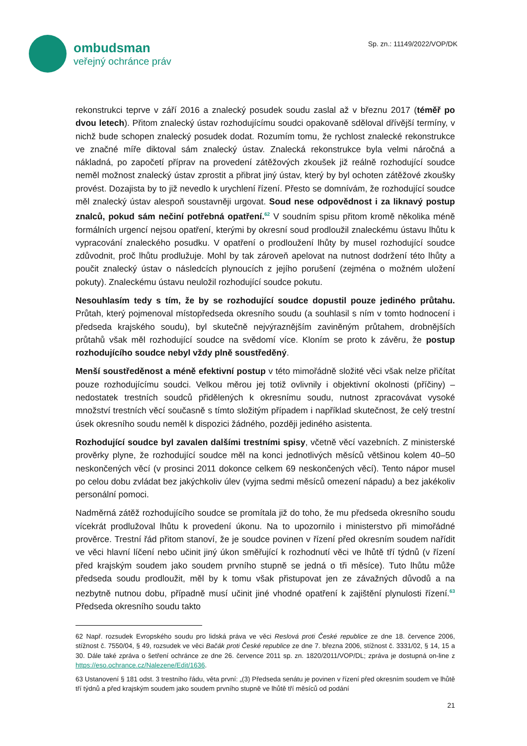ombudsman
veřejný ochránce práv
Sp. zn.: 11149/2022/VOP/DK
rekonstrukci teprve v září 2016 a znalecký posudek soudu zaslal až v březnu 2017 (téměř po dvou letech). Přitom znalecký ústav rozhodujícímu soudci opakovaně sděloval dřívější termíny, v nichž bude schopen znalecký posudek dodat. Rozumím tomu, že rychlost znalecké rekonstrukce ve značné míře diktoval sám znalecký ústav. Znalecká rekonstrukce byla velmi náročná a nákladná, po započetí příprav na provedení zátěžových zkoušek již reálně rozhodující soudce neměl možnost znalecký ústav zprostit a přibrat jiný ústav, který by byl ochoten zátěžové zkoušky provést. Dozajista by to již nevedlo k urychlení řízení. Přesto se domnívám, že rozhodující soudce měl znalecký ústav alespoň soustavněji urgovat. Soud nese odpovědnost i za liknavý postup znalců, pokud sám nečiní potřebná opatření.<sup>62</sup> V soudním spisu přitom kromě několika méně formálních urgencí nejsou opatření, kterými by okresní soud prodloužil znaleckému ústavu lhůtu k vypracování znaleckého posudku. V opatření o prodloužení lhůty by musel rozhodující soudce zdůvodnit, proč lhůtu prodlužuje. Mohl by tak zároveň apelovat na nutnost dodržení této lhůty a poučit znalecký ústav o následcích plynoucích z jejího porušení (zejména o možném uložení pokuty). Znaleckému ústavu neuložil rozhodující soudce pokutu.
Nesouhlasím tedy s tím, že by se rozhodující soudce dopustil pouze jediného průtahu. Průtah, který pojmenoval místopředseda okresního soudu (a souhlasil s ním v tomto hodnocení i předseda krajského soudu), byl skutečně nejvýraznějším zaviněným průtahem, drobnějších průtahů však měl rozhodující soudce na svědomí více. Kloním se proto k závěru, že postup rozhodujícího soudce nebyl vždy plně soustředěný.
Menší soustředěnost a méně efektivní postup v této mimořádně složité věci však nelze přičítat pouze rozhodujícímu soudci. Velkou měrou jej totiž ovlivnily i objektivní okolnosti (příčiny) – nedostatek trestních soudců přidělených k okresnímu soudu, nutnost zpracovávat vysoké množství trestních věcí současně s tímto složitým případem i například skutečnost, že celý trestní úsek okresního soudu neměl k dispozici žádného, později jediného asistenta.
Rozhodující soudce byl zavalen dalšími trestními spisy, včetně věcí vazebních. Z ministerské prověrky plyne, že rozhodující soudce měl na konci jednotlivých měsíců většinou kolem 40–50 neskončených věcí (v prosinci 2011 dokonce celkem 69 neskončených věcí). Tento nápor musel po celou dobu zvládat bez jakýchkoliv úlev (vyjma sedmi měsíců omezení nápadu) a bez jakékoliv personální pomoci.
Nadměrná zátěž rozhodujícího soudce se promítala již do toho, že mu předseda okresního soudu vícekrát prodlužoval lhůtu k provedení úkonu. Na to upozornilo i ministerstvo při mimořádné prověrce. Trestní řád přitom stanoví, že je soudce povinen v řízení před okresním soudem nařídit ve věci hlavní líčení nebo učinit jiný úkon směřující k rozhodnutí věci ve lhůtě tří týdnů (v řízení před krajským soudem jako soudem prvního stupně se jedná o tři měsíce). Tuto lhůtu může předseda soudu prodloužit, měl by k tomu však přistupovat jen ze závažných důvodů a na nezbytně nutnou dobu, případně musí učinit jiné vhodné opatření k zajištění plynulosti řízení.<sup>63</sup> Předseda okresního soudu takto
62 Např. rozsudek Evropského soudu pro lidská práva ve věci Reslová proti České republice ze dne 18. července 2006, stížnost č. 7550/04, § 49, rozsudek ve věci Bačák proti České republice ze dne 7. března 2006, stížnost č. 3331/02, § 14, 15 a 30. Dále také zpráva o šetření ochránce ze dne 26. července 2011 sp. zn. 1820/2011/VOP/DL; zpráva je dostupná on-line z https://eso.ochrance.cz/Nalezene/Edit/1636.
63 Ustanovení § 181 odst. 3 trestního řádu, věta první: „(3) Předseda senátu je povinen v řízení před okresním soudem ve lhůtě tří týdnů a před krajským soudem jako soudem prvního stupně ve lhůtě tří měsíců od podání
21